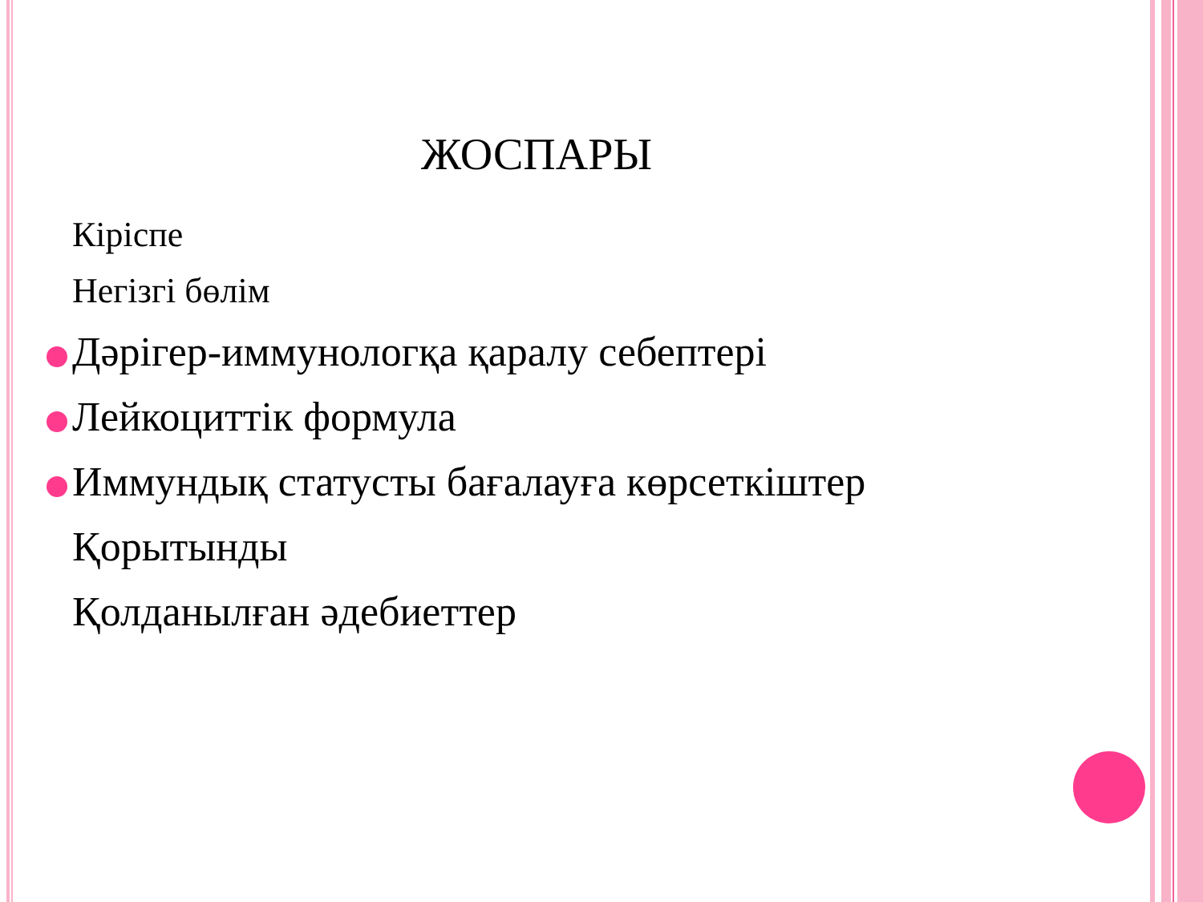ЖОСПАРЫ
Кіріспе
Негізгі бөлім
Дәрігер-иммунологқа қаралу себептері
Лейкоциттік формула
Иммундық статусты бағалауға көрсеткіштер
Қорытынды
Қолданылған әдебиеттер